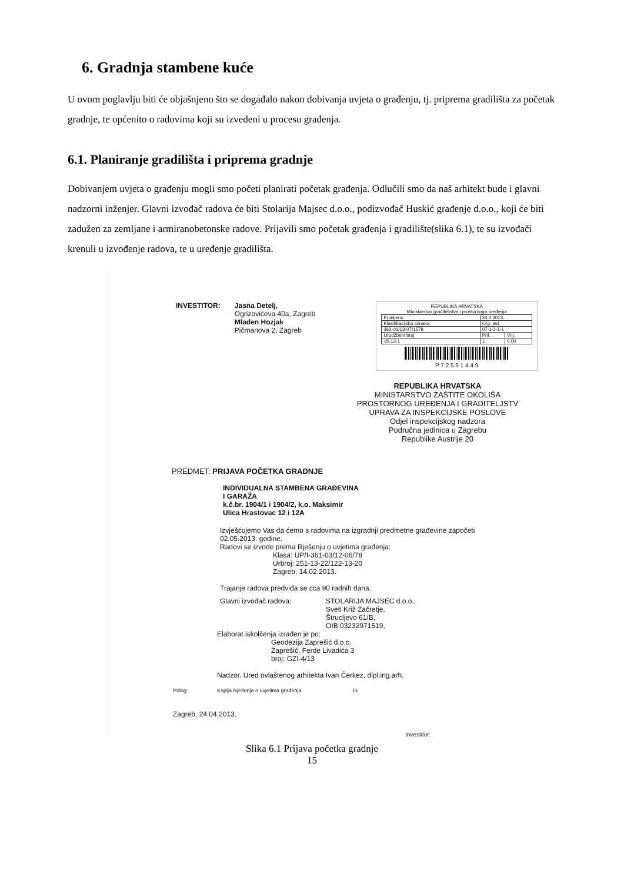6. Gradnja stambene kuće
U ovom poglavlju biti će objašnjeno što se događalo nakon dobivanja uvjeta o građenju, tj. priprema gradilišta za početak gradnje, te općenito o radovima koji su izvedeni u procesu građenja.
6.1. Planiranje gradilišta i priprema gradnje
Dobivanjem uvjeta o građenju mogli smo početi planirati početak građenja. Odlučili smo da naš arhitekt bude i glavni nadzorni inženjer. Glavni izvođač radova će biti Stolarija Majsec d.o.o., podizvođač Huskić građenje d.o.o., koji će biti zadužen za zemljane i armiranobetonske radove. Prijavili smo početak građenja i gradilište(slika 6.1), te su izvođači krenuli u izvođenje radova, te u uređenje gradilišta.
INVESTITOR: Jasna Detelj,
Ogrizovićeva 40a, Zagreb
Mladen Hozjak
Pičmanova 2, Zagreb
REPUBLIKA HRVATSKA
Ministarstvo graditeljstva i prostornoga uređenja
| Primljeno | 24.4.2013. | |
| Klasifikacijska oznaka | Org. jed. | |
| 362-01/13-07/1578 | 07-1-2-1-1 | |
| Urudžbeni broj | Pril. | Vrij. |
| 15-13-1 | 1 | 0,00 |
P 7 2 5 9 1 4 4 9
REPUBLIKA HRVATSKA
MINISTARSTVO ZAŠTITE OKOLIŠA
PROSTORNOG UREĐENJA I GRADITELJSTV
UPRAVA ZA INSPEKCIJSKE POSLOVE
Odjel inspekcijskog nadzora
Područna jedinica u Zagrebu
Republike Austrije 20
PREDMET: PRIJAVA POČETKA GRADNJE
INDIVIDUALNA STAMBENA GRAĐEVINA
I GARAŽA
k.č.br. 1904/1 i 1904/2, k.o. Maksimir
Ulica Hrastovac 12 i 12A
Izvješćujemo Vas da ćemo s radovima na izgradnji predmetne građevine započeti 02.05.2013. godine.
Radovi se izvode prema Rješenju o uvjetima građenja:
Klasa: UP/I-361-03/12-06/78
Urbroj: 251-13-22/122-13-20
Zagreb, 14.02.2013.
Trajanje radova predviđa se cca 90 radnih dana.
Glavni izvođač radova: STOLARIJA MAJSEC d.o.o.,
Sveti Križ Začretje,
Štrucljevo 61/B,
OIB:03232971519,
Elaborat iskolčenja izrađen je po:
Geodezija Zaprešić d.o.o.
Zaprešić, Ferde Livadića 3
broj: GZI-4/13
Nadzor. Ured ovlaštenog arhitekta Ivan Čerkez, dipl.ing.arh.
Prilog: Kopija Rješenja o uvjetima građenja 1x
Zagreb, 24.04.2013.
Investitor:
Slika 6.1 Prijava početka gradnje
15